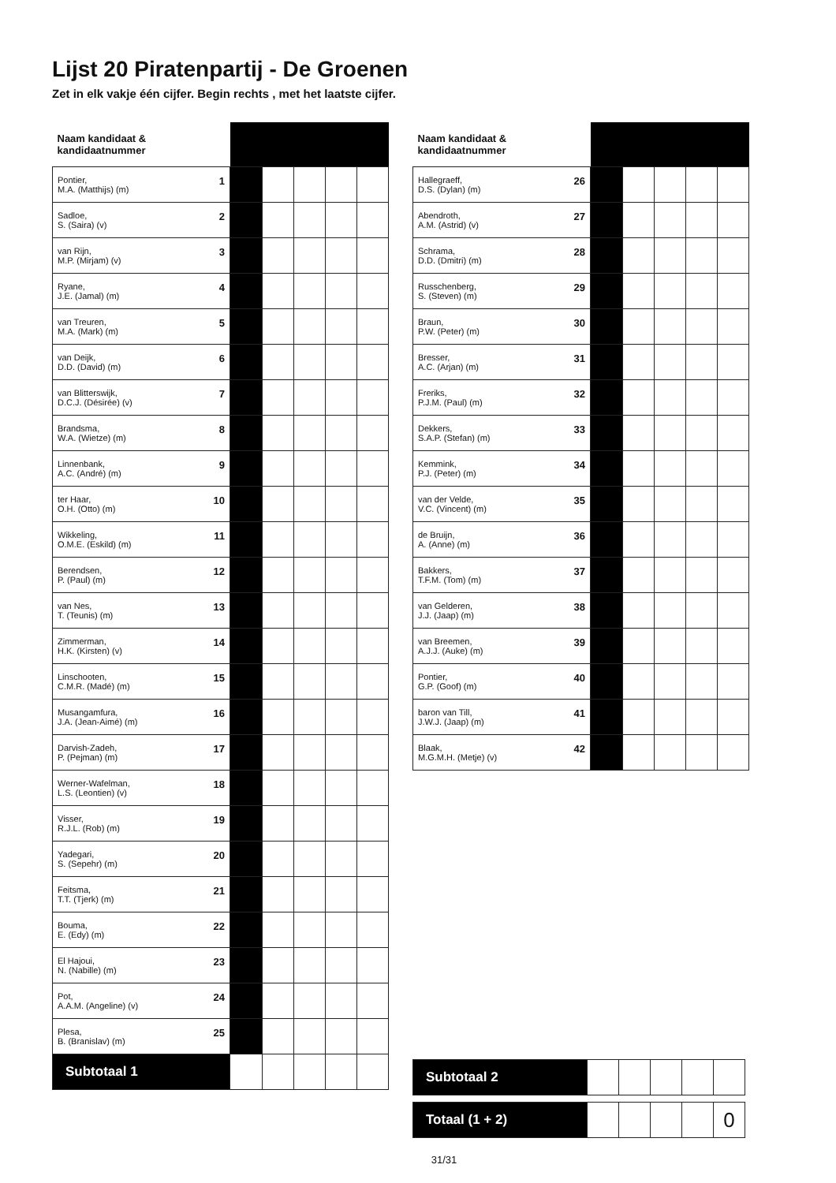Lijst 20 Piratenpartij - De Groenen
Zet in elk vakje één cijfer. Begin rechts , met het laatste cijfer.
| Naam kandidaat & kandidaatnummer | | | | | |
| --- | --- | --- | --- | --- | --- |
| 1 Pontier, M.A. (Matthijs) (m) | | | | | |
| 2 Sadloe, S. (Saira) (v) | | | | | |
| 3 van Rijn, M.P. (Mirjam) (v) | | | | | |
| 4 Ryane, J.E. (Jamal) (m) | | | | | |
| 5 van Treuren, M.A. (Mark) (m) | | | | | |
| 6 van Deijk, D.D. (David) (m) | | | | | |
| 7 van Blitterswijk, D.C.J. (Désirée) (v) | | | | | |
| 8 Brandsma, W.A. (Wietze) (m) | | | | | |
| 9 Linnenbank, A.C. (André) (m) | | | | | |
| 10 ter Haar, O.H. (Otto) (m) | | | | | |
| 11 Wikkeling, O.M.E. (Eskild) (m) | | | | | |
| 12 Berendsen, P. (Paul) (m) | | | | | |
| 13 van Nes, T. (Teunis) (m) | | | | | |
| 14 Zimmerman, H.K. (Kirsten) (v) | | | | | |
| 15 Linschooten, C.M.R. (Madé) (m) | | | | | |
| 16 Musangamfura, J.A. (Jean-Aimé) (m) | | | | | |
| 17 Darvish-Zadeh, P. (Pejman) (m) | | | | | |
| 18 Werner-Wafelman, L.S. (Leontien) (v) | | | | | |
| 19 Visser, R.J.L. (Rob) (m) | | | | | |
| 20 Yadegari, S. (Sepehr) (m) | | | | | |
| 21 Feitsma, T.T. (Tjerk) (m) | | | | | |
| 22 Bouma, E. (Edy) (m) | | | | | |
| 23 El Hajoui, N. (Nabille) (m) | | | | | |
| 24 Pot, A.A.M. (Angeline) (v) | | | | | |
| 25 Plesa, B. (Branislav) (m) | | | | | |
| Subtotaal 1 | | | | | |
| Naam kandidaat & kandidaatnummer | | | | | |
| --- | --- | --- | --- | --- | --- |
| 26 Hallegraeff, D.S. (Dylan) (m) | | | | | |
| 27 Abendroth, A.M. (Astrid) (v) | | | | | |
| 28 Schrama, D.D. (Dmitri) (m) | | | | | |
| 29 Russchenberg, S. (Steven) (m) | | | | | |
| 30 Braun, P.W. (Peter) (m) | | | | | |
| 31 Bresser, A.C. (Arjan) (m) | | | | | |
| 32 Freriks, P.J.M. (Paul) (m) | | | | | |
| 33 Dekkers, S.A.P. (Stefan) (m) | | | | | |
| 34 Kemmink, P.J. (Peter) (m) | | | | | |
| 35 van der Velde, V.C. (Vincent) (m) | | | | | |
| 36 de Bruijn, A. (Anne) (m) | | | | | |
| 37 Bakkers, T.F.M. (Tom) (m) | | | | | |
| 38 van Gelderen, J.J. (Jaap) (m) | | | | | |
| 39 van Breemen, A.J.J. (Auke) (m) | | | | | |
| 40 Pontier, G.P. (Goof) (m) | | | | | |
| 41 baron van Till, J.W.J. (Jaap) (m) | | | | | |
| 42 Blaak, M.G.M.H. (Metje) (v) | | | | | |
| Subtotaal 2 | | | | | |
| Totaal (1 + 2) | | | | | 0 |
31/31